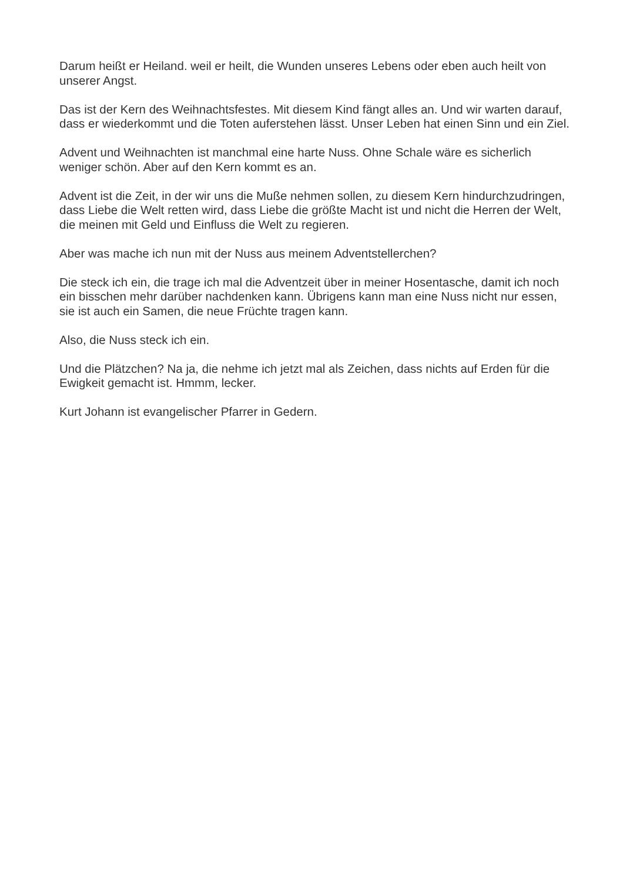Darum heißt er Heiland. weil er heilt, die Wunden unseres Lebens oder eben auch heilt von unserer Angst.
Das ist der Kern des Weihnachtsfestes. Mit diesem Kind fängt alles an. Und wir warten darauf, dass er wiederkommt und die Toten auferstehen lässt. Unser Leben hat einen Sinn und ein Ziel.
Advent und Weihnachten ist manchmal eine harte Nuss. Ohne Schale wäre es sicherlich weniger schön. Aber auf den Kern kommt es an.
Advent ist die Zeit, in der wir uns die Muße nehmen sollen, zu diesem Kern hindurchzudringen, dass Liebe die Welt retten wird, dass Liebe die größte Macht ist und nicht die Herren der Welt, die meinen mit Geld und Einfluss die Welt zu regieren.
Aber was mache ich nun mit der Nuss aus meinem Adventstellerchen?
Die steck ich ein, die trage ich mal die Adventzeit über in meiner Hosentasche, damit ich noch ein bisschen mehr darüber nachdenken kann. Übrigens kann man eine Nuss nicht nur essen, sie ist auch ein Samen, die neue Früchte tragen kann.
Also, die Nuss steck ich ein.
Und die Plätzchen? Na ja, die nehme ich jetzt mal als Zeichen, dass nichts auf Erden für die Ewigkeit gemacht ist. Hmmm, lecker.
Kurt Johann ist evangelischer Pfarrer in Gedern.